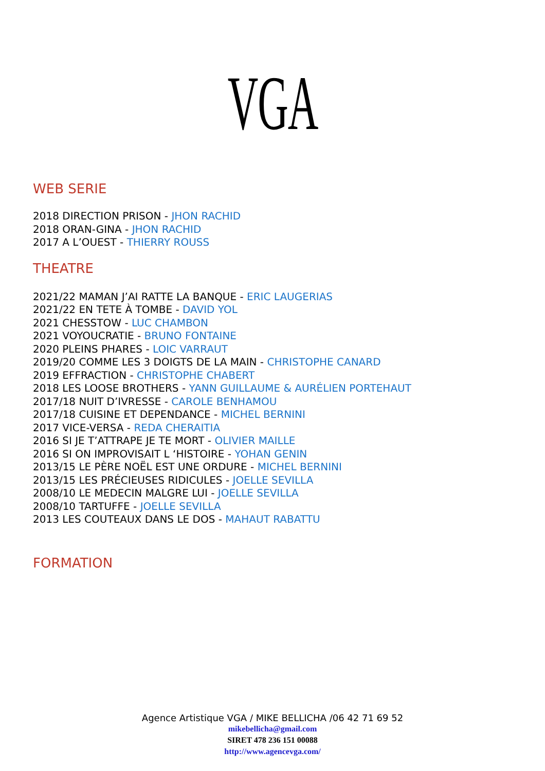VGA
WEB SERIE
2018 DIRECTION PRISON - JHON RACHID
2018 ORAN-GINA - JHON RACHID
2017 A L’OUEST - THIERRY ROUSS
THEATRE
2021/22 MAMAN J’AI RATTE LA BANQUE - ERIC LAUGERIAS
2021/22 EN TETE À TOMBE - DAVID YOL
2021 CHESSTOW - LUC CHAMBON
2021 VOYOUCRATIE - BRUNO FONTAINE
2020 PLEINS PHARES - LOIC VARRAUT
2019/20 COMME LES 3 DOIGTS DE LA MAIN - CHRISTOPHE CANARD
2019 EFFRACTION - CHRISTOPHE CHABERT
2018 LES LOOSE BROTHERS - YANN GUILLAUME & AURÉLIEN PORTEHAUT
2017/18 NUIT D’IVRESSE - CAROLE BENHAMOU
2017/18 CUISINE ET DEPENDANCE - MICHEL BERNINI
2017 VICE-VERSA - REDA CHERAITIA
2016 SI JE T’ATTRAPE JE TE MORT - OLIVIER MAILLE
2016 SI ON IMPROVISAIT L ‘HISTOIRE - YOHAN GENIN
2013/15 LE PÈRE NOËL EST UNE ORDURE - MICHEL BERNINI
2013/15 LES PRÉCIEUSES RIDICULES - JOELLE SEVILLA
2008/10 LE MEDECIN MALGRE LUI - JOELLE SEVILLA
2008/10 TARTUFFE - JOELLE SEVILLA
2013 LES COUTEAUX DANS LE DOS - MAHAUT RABATTU
FORMATION
Agence Artistique VGA / MIKE BELLICHA /06 42 71 69 52
mikebellicha@gmail.com
SIRET 478 236 151 00088
http://www.agencevga.com/